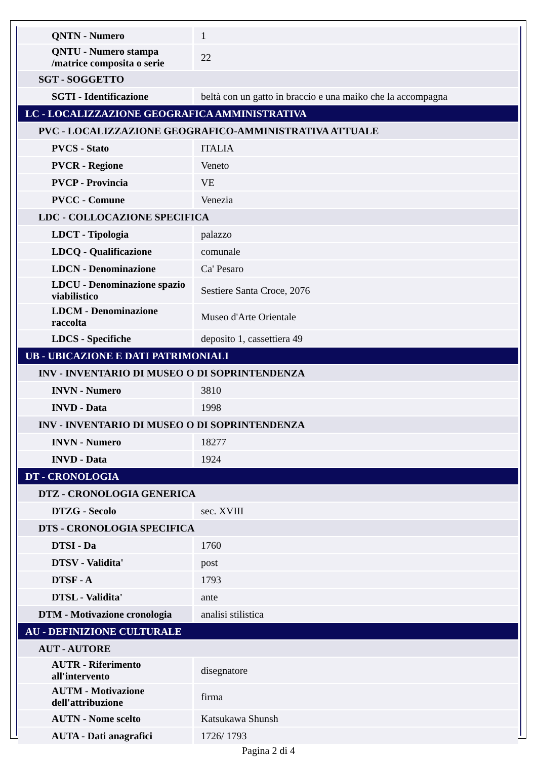| QNTN - Numero | 1 |
| QNTU - Numero stampa /matrice composita o serie | 22 |
| SGT - SOGGETTO | |
| SGTI - Identificazione | beltà con un gatto in braccio e una maiko che la accompagna |
| LC - LOCALIZZAZIONE GEOGRAFICA AMMINISTRATIVA | |
| PVC - LOCALIZZAZIONE GEOGRAFICO-AMMINISTRATIVA ATTUALE | |
| PVCS - Stato | ITALIA |
| PVCR - Regione | Veneto |
| PVCP - Provincia | VE |
| PVCC - Comune | Venezia |
| LDC - COLLOCAZIONE SPECIFICA | |
| LDCT - Tipologia | palazzo |
| LDCQ - Qualificazione | comunale |
| LDCN - Denominazione | Ca' Pesaro |
| LDCU - Denominazione spazio viabilistico | Sestiere Santa Croce, 2076 |
| LDCM - Denominazione raccolta | Museo d'Arte Orientale |
| LDCS - Specifiche | deposito 1, cassettiera 49 |
| UB - UBICAZIONE E DATI PATRIMONIALI | |
| INV - INVENTARIO DI MUSEO O DI SOPRINTENDENZA | |
| INVN - Numero | 3810 |
| INVD - Data | 1998 |
| INV - INVENTARIO DI MUSEO O DI SOPRINTENDENZA | |
| INVN - Numero | 18277 |
| INVD - Data | 1924 |
| DT - CRONOLOGIA | |
| DTZ - CRONOLOGIA GENERICA | |
| DTZG - Secolo | sec. XVIII |
| DTS - CRONOLOGIA SPECIFICA | |
| DTSI - Da | 1760 |
| DTSV - Validita' | post |
| DTSF - A | 1793 |
| DTSL - Validita' | ante |
| DTM - Motivazione cronologia | analisi stilistica |
| AU - DEFINIZIONE CULTURALE | |
| AUT - AUTORE | |
| AUTR - Riferimento all'intervento | disegnatore |
| AUTM - Motivazione dell'attribuzione | firma |
| AUTN - Nome scelto | Katsukawa Shunsh |
| AUTA - Dati anagrafici | 1726/ 1793 |
Pagina 2 di 4